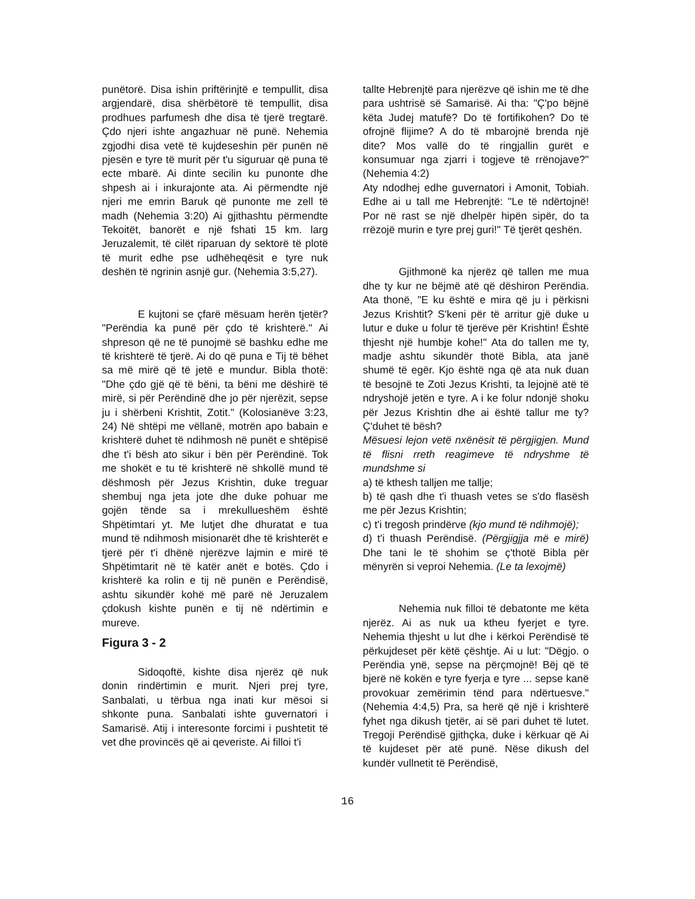punëtorë. Disa ishin priftërinjtë e tempullit, disa argjendarë, disa shërbëtorë të tempullit, disa prodhues parfumesh dhe disa të tjerë tregtarë. Çdo njeri ishte angazhuar në punë. Nehemia zgjodhi disa vetë të kujdeseshin për punën në pjesën e tyre të murit për t'u siguruar që puna të ecte mbarë. Ai dinte secilin ku punonte dhe shpesh ai i inkurajonte ata. Ai përmendte një njeri me emrin Baruk që punonte me zell të madh (Nehemia 3:20) Ai gjithashtu përmendte Tekoitët, banorët e një fshati 15 km. larg Jeruzalemit, të cilët riparuan dy sektorë të plotë të murit edhe pse udhëheqësit e tyre nuk deshën të ngrinin asnjë gur. (Nehemia 3:5,27).
E kujtoni se çfarë mësuam herën tjetër? "Perëndia ka punë për çdo të krishterë." Ai shpreson që ne të punojmë së bashku edhe me të krishterë të tjerë. Ai do që puna e Tij të bëhet sa më mirë që të jetë e mundur. Bibla thotë: "Dhe çdo gjë që të bëni, ta bëni me dëshirë të mirë, si për Perëndinë dhe jo për njerëzit, sepse ju i shërbeni Krishtit, Zotit." (Kolosianëve 3:23, 24) Në shtëpi me vëllanë, motrën apo babain e krishterë duhet të ndihmosh në punët e shtëpisë dhe t'i bësh ato sikur i bën për Perëndinë. Tok me shokët e tu të krishterë në shkollë mund të dëshmosh për Jezus Krishtin, duke treguar shembuj nga jeta jote dhe duke pohuar me gojën tënde sa i mrekullueshëm është Shpëtimtari yt. Me lutjet dhe dhuratat e tua mund të ndihmosh misionarët dhe të krishterët e tjerë për t'i dhënë njerëzve lajmin e mirë të Shpëtimtarit në të katër anët e botës. Çdo i krishterë ka rolin e tij në punën e Perëndisë, ashtu sikundër kohë më parë në Jeruzalem çdokush kishte punën e tij në ndërtimin e mureve.
Figura 3 - 2
Sidoqoftë, kishte disa njerëz që nuk donin rindërtimin e murit. Njeri prej tyre, Sanbalati, u tërbua nga inati kur mësoi si shkonte puna. Sanbalati ishte guvernatori i Samarisë. Atij i interesonte forcimi i pushtetit të vet dhe provincës që ai qeveriste. Ai filloi t'i
tallte Hebrenjtë para njerëzve që ishin me të dhe para ushtrisë së Samarisë. Ai tha: "Ç'po bëjnë këta Judej matufë? Do të fortifikohen? Do të ofrojnë flijime? A do të mbarojnë brenda një dite? Mos vallë do të ringjallin gurët e konsumuar nga zjarri i togjeve të rrënojave?" (Nehemia 4:2)
Aty ndodhej edhe guvernatori i Amonit, Tobiah. Edhe ai u tall me Hebrenjtë: "Le të ndërtojnë! Por në rast se një dhelpër hipën sipër, do ta rrëzojë murin e tyre prej guri!" Të tjerët qeshën.
Gjithmonë ka njerëz që tallen me mua dhe ty kur ne bëjmë atë që dëshiron Perëndia. Ata thonë, "E ku është e mira që ju i përkisni Jezus Krishtit? S'keni për të arritur gjë duke u lutur e duke u folur të tjerëve për Krishtin! Është thjesht një humbje kohe!" Ata do tallen me ty, madje ashtu sikundër thotë Bibla, ata janë shumë të egër. Kjo është nga që ata nuk duan të besojnë te Zoti Jezus Krishti, ta lejojnë atë të ndryshojë jetën e tyre. A i ke folur ndonjë shoku për Jezus Krishtin dhe ai është tallur me ty? Ç'duhet të bësh?
Mësuesi lejon vetë nxënësit të përgjigjen. Mund të flisni rreth reagimeve të ndryshme të mundshme si
a) të kthesh talljen me tallje;
b) të qash dhe t'i thuash vetes se s'do flasësh me për Jezus Krishtin;
c) t'i tregosh prindërve (kjo mund të ndihmojë);
d) t'i thuash Perëndisë. (Përgjigjja më e mirë) Dhe tani le të shohim se ç'thotë Bibla për mënyrën si veproi Nehemia. (Le ta lexojmë)
Nehemia nuk filloi të debatonte me këta njerëz. Ai as nuk ua ktheu fyerjet e tyre. Nehemia thjesht u lut dhe i kërkoi Perëndisë të përkujdeset për këtë çështje. Ai u lut: "Dëgjo. o Perëndia ynë, sepse na përçmojnë! Bëj që të bjerë në kokën e tyre fyerja e tyre ... sepse kanë provokuar zemërimin tënd para ndërtuesve." (Nehemia 4:4,5) Pra, sa herë që një i krishterë fyhet nga dikush tjetër, ai së pari duhet të lutet. Tregoji Perëndisë gjithçka, duke i kërkuar që Ai të kujdeset për atë punë. Nëse dikush del kundër vullnetit të Perëndisë,
16